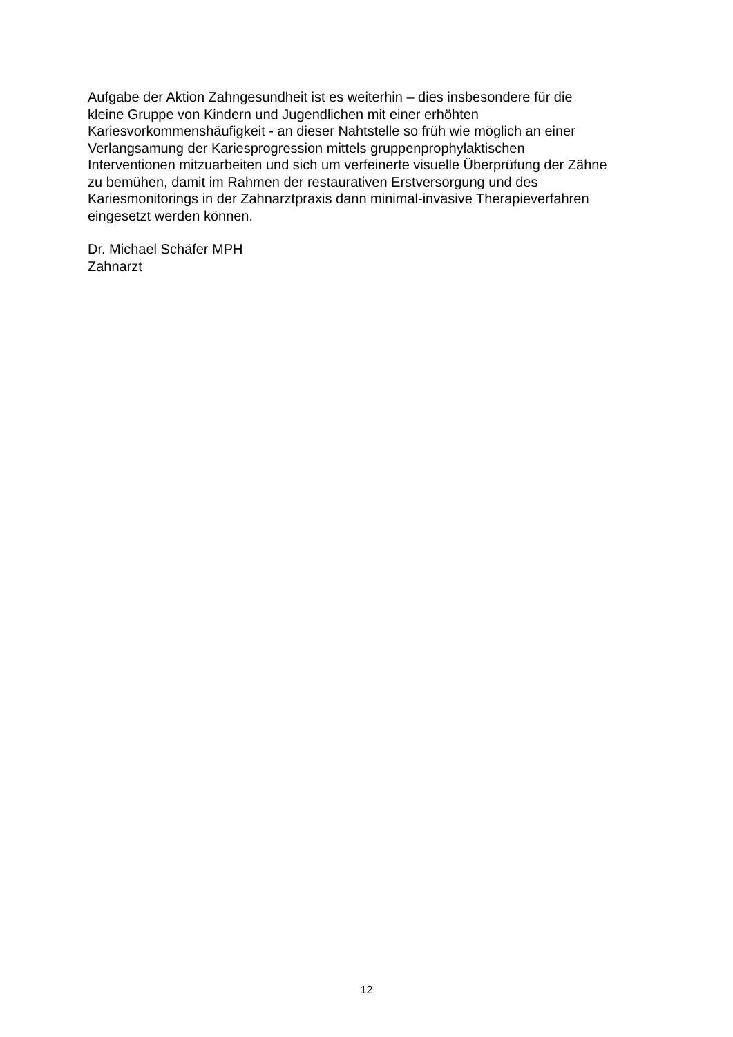Aufgabe der Aktion Zahngesundheit ist es weiterhin – dies insbesondere für die
kleine Gruppe von Kindern und Jugendlichen mit einer erhöhten
Kariesvorkommenshäufigkeit - an dieser Nahtstelle so früh wie möglich an einer
Verlangsamung der Kariesprogression mittels gruppenprophylaktischen
Interventionen mitzuarbeiten und sich um verfeinerte visuelle Überprüfung der Zähne
zu bemühen, damit im Rahmen der restaurativen Erstversorgung und des
Kariesmonitorings in der Zahnarztpraxis dann minimal-invasive Therapieverfahren
eingesetzt werden können.
Dr. Michael Schäfer MPH
Zahnarzt
12